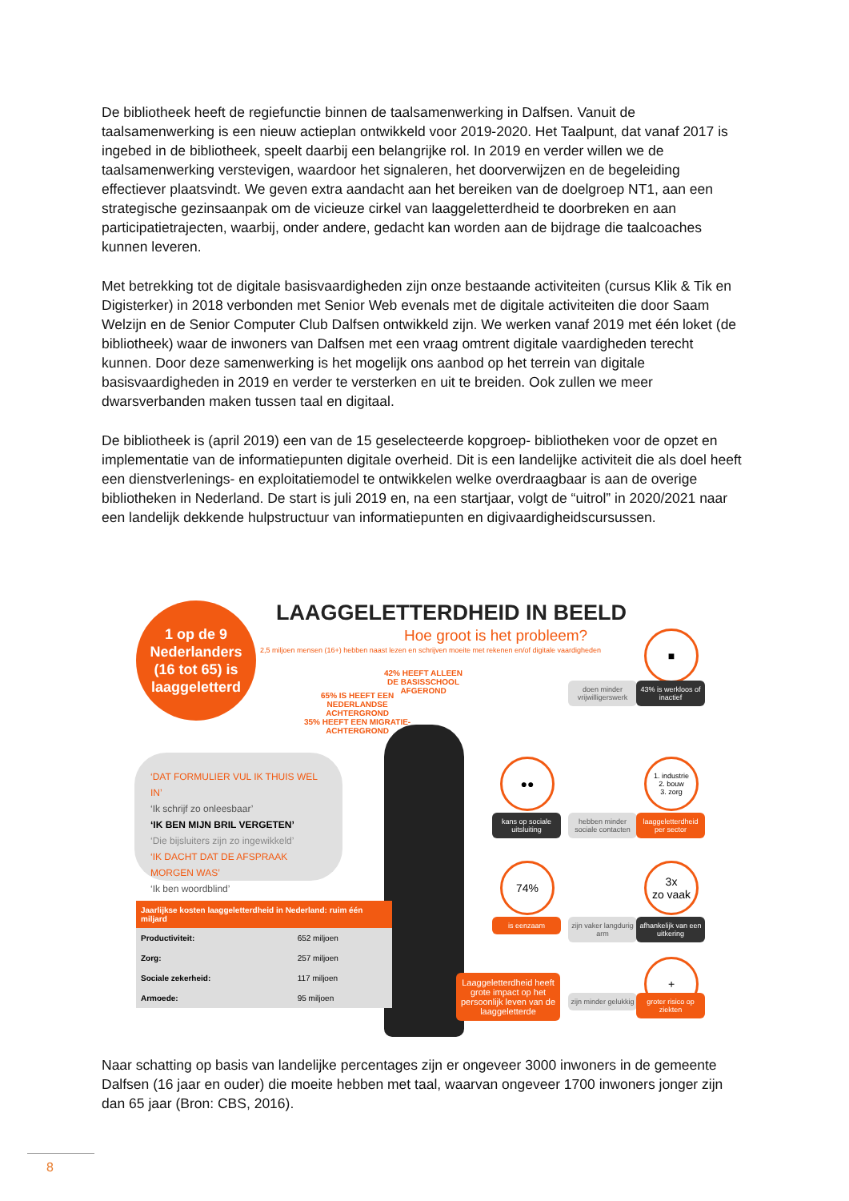De bibliotheek heeft de regiefunctie binnen de taalsamenwerking in Dalfsen. Vanuit de taalsamenwerking is een nieuw actieplan ontwikkeld voor 2019-2020. Het Taalpunt, dat vanaf 2017 is ingebed in de bibliotheek, speelt daarbij een belangrijke rol. In 2019 en verder willen we de taalsamenwerking verstevigen, waardoor het signaleren, het doorverwijzen en de begeleiding effectiever plaatsvindt. We geven extra aandacht aan het bereiken van de doelgroep NT1, aan een strategische gezinsaanpak om de vicieuze cirkel van laaggeletterdheid te doorbreken en aan participatietrajecten, waarbij, onder andere, gedacht kan worden aan de bijdrage die taalcoaches kunnen leveren.
Met betrekking tot de digitale basisvaardigheden zijn onze bestaande activiteiten (cursus Klik & Tik en Digisterker) in 2018 verbonden met Senior Web evenals met de digitale activiteiten die door Saam Welzijn en de Senior Computer Club Dalfsen ontwikkeld zijn. We werken vanaf 2019 met één loket (de bibliotheek) waar de inwoners van Dalfsen met een vraag omtrent digitale vaardigheden terecht kunnen. Door deze samenwerking is het mogelijk ons aanbod op het terrein van digitale basisvaardigheden in 2019 en verder te versterken en uit te breiden. Ook zullen we meer dwarsverbanden maken tussen taal en digitaal.
De bibliotheek is (april 2019) een van de 15 geselecteerde kopgroep- bibliotheken voor de opzet en implementatie van de informatiepunten digitale overheid. Dit is een landelijke activiteit die als doel heeft een dienstverlenings- en exploitatiemodel te ontwikkelen welke overdraagbaar is aan de overige bibliotheken in Nederland. De start is juli 2019 en, na een startjaar, volgt de “uitrol” in 2020/2021 naar een landelijk dekkende hulpstructuur van informatiepunten en digivaardigheidscursussen.
1 op de 9
Nederlanders
(16 tot 65) is
laaggeletterd
LAAGGELETTERDHEID IN BEELD
Hoe groot is het probleem?
2,5 miljoen mensen (16+) hebben naast lezen en schrijven moeite met rekenen en/of digitale vaardigheden
42% HEEFT ALLEEN
DE BASISSCHOOL
AFGEROND
65% IS HEEFT EEN
NEDERLANDSE
ACHTERGROND
35% HEEFT EEN MIGRATIE-
ACHTERGROND
‘DAT FORMULIER VUL IK THUIS WEL IN’
‘Ik schrijf zo onleesbaar’
‘IK BEN MIJN BRIL VERGETEN’
‘Die bijsluiters zijn zo ingewikkeld’
‘IK DACHT DAT DE AFSPRAAK MORGEN WAS’
‘Ik ben woordblind’
| Jaarlijkse kosten laaggeletterdheid in Nederland: ruim één miljard | |
| --- | --- |
| Productiviteit: | 652 miljoen |
| Zorg: | 257 miljoen |
| Sociale zekerheid: | 117 miljoen |
| Armoede: | 95 miljoen |
■
doen minder vrijwilligerswerk
43% is werkloos of inactief
●●
1. industrie
2. bouw
3. zorg
kans op sociale uitsluiting
hebben minder sociale contacten
laaggeletterdheid per sector
74%
3x
zo vaak
is eenzaam
zijn vaker langdurig arm
afhankelijk van een uitkering
+
Laaggeletterdheid heeft grote impact op het persoonlijk leven van de laaggeletterde
zijn minder gelukkig
groter risico op ziekten
Naar schatting op basis van landelijke percentages zijn er ongeveer 3000 inwoners in de gemeente Dalfsen (16 jaar en ouder) die moeite hebben met taal, waarvan ongeveer 1700 inwoners jonger zijn dan 65 jaar (Bron: CBS, 2016).
8